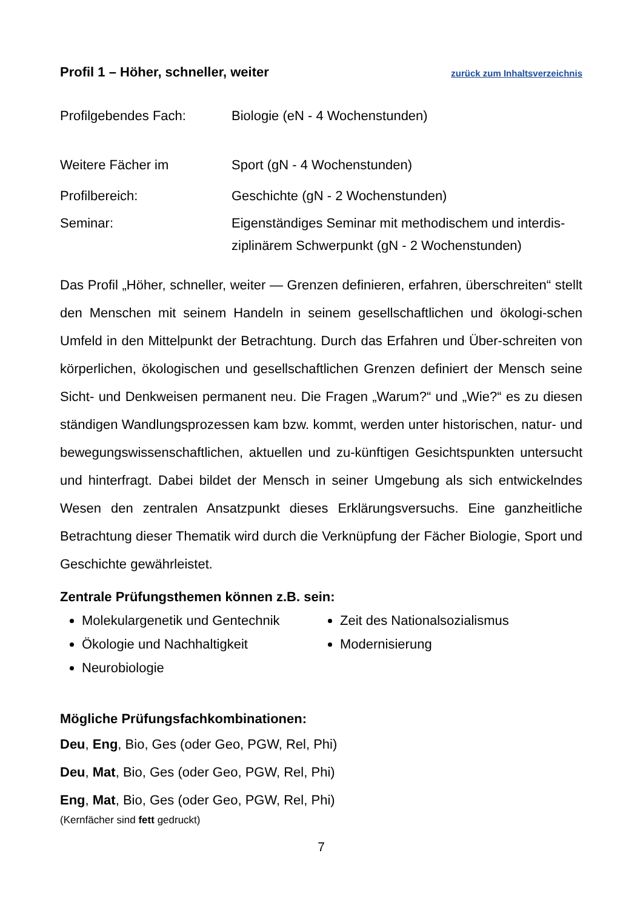Profil 1 – Höher, schneller, weiter zurück zum Inhaltsverzeichnis
Profilgebendes Fach: Biologie (eN - 4 Wochenstunden)
Weitere Fächer im Sport (gN - 4 Wochenstunden)
Profilbereich: Geschichte (gN - 2 Wochenstunden)
Seminar: Eigenständiges Seminar mit methodischem und interdis-ziplinärem Schwerpunkt (gN - 2 Wochenstunden)
Das Profil „Höher, schneller, weiter — Grenzen definieren, erfahren, überschreiten“ stellt den Menschen mit seinem Handeln in seinem gesellschaftlichen und ökologi-schen Umfeld in den Mittelpunkt der Betrachtung. Durch das Erfahren und Über-schreiten von körperlichen, ökologischen und gesellschaftlichen Grenzen definiert der Mensch seine Sicht- und Denkweisen permanent neu. Die Fragen „Warum?“ und „Wie?“ es zu diesen ständigen Wandlungsprozessen kam bzw. kommt, werden unter historischen, natur- und bewegungswissenschaftlichen, aktuellen und zu-künftigen Gesichtspunkten untersucht und hinterfragt. Dabei bildet der Mensch in seiner Umgebung als sich entwickelndes Wesen den zentralen Ansatzpunkt dieses Erklärungsversuchs. Eine ganzheitliche Betrachtung dieser Thematik wird durch die Verknüpfung der Fächer Biologie, Sport und Geschichte gewährleistet.
Zentrale Prüfungsthemen können z.B. sein:
Molekulargenetik und Gentechnik
Ökologie und Nachhaltigkeit
Neurobiologie
Zeit des Nationalsozialismus
Modernisierung
Mögliche Prüfungsfachkombinationen:
Deu, Eng, Bio, Ges (oder Geo, PGW, Rel, Phi)
Deu, Mat, Bio, Ges (oder Geo, PGW, Rel, Phi)
Eng, Mat, Bio, Ges (oder Geo, PGW, Rel, Phi)
(Kernfächer sind fett gedruckt)
7